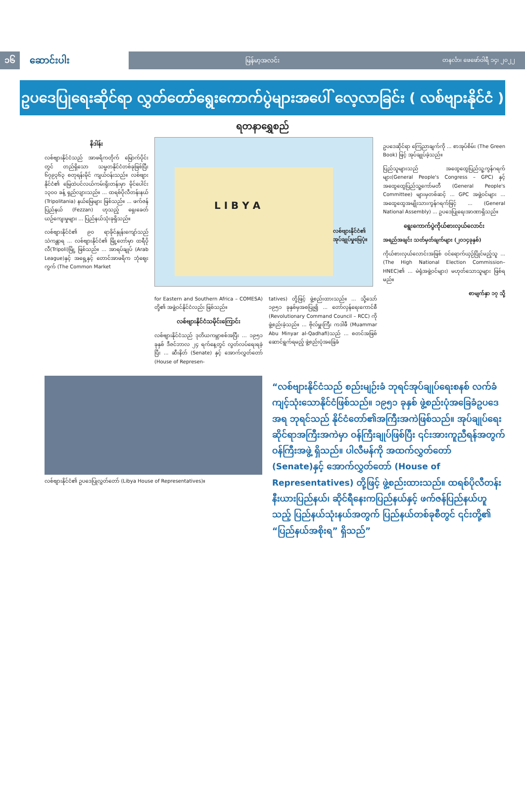၁၆
ဆောင်းပါး
မြန်မာ့အလင်း တနင်္လာ၊ ဖေဖော်ဝါရီ ၁၄၊ ၂၀၂၂
ဥပဒေပြုရေးဆိုင်ရာ လွှတ်တော်ရွေးကောက်ပွဲများအပေါ် လေ့လာခြင်း ( လစ်ဗျားနိုင်ငံ )
ရတနာရွှေစည်
နိဒါန်း
လစ်ဗျားနိုင်ငံသည် အာဖရိကတိုက် မြောက်ပိုင်းတွင် တည်ရှိသော သမ္မတနိုင်ငံတစ်ခုဖြစ်ပြီး ၆၇၉၃၆၃ စတုရန်းမိုင် ကျယ်ဝန်းသည်။ လစ်ဗျားနိုင်ငံ၏ မြေထဲပင်လယ်ကမ်းရိုးတန်းမှာ မိုင်ပေါင်း ၁၃၀၀ ခန့် ရှည်လျားသည်။ ... ထရစ်ပိုလီတန်းနယ် (Tripolitania) နယ်မြေများ ဖြစ်သည်။ ... ဖက်ဇန်ပြည်နယ် (Fezzan) ဟုသည့် ရှေးခေတ်ယဉ်ကျေးမှုများ ... ပြည်နယ်သုံးခုရှိသည်။
လစ်ဗျားနိုင်ငံ၏ ၉၀ ရာခိုင်နှုန်းကျော်သည် သဲကန္တာရ ... လစ်ဗျားနိုင်ငံ၏ မြို့တော်မှာ ထရီပိုလီ(Tripoli)မြို့ ဖြစ်သည်။ ... အာရပ်ချုပ် (Arab League)နှင့် အရှေ့နှင့် တောင်အာဖရိက ဘုံဈေးကွက် (The Common Market
L I B Y A
လစ်ဗျားနိုင်ငံ၏ အုပ်ချုပ်မှုမြေပုံ။
for Eastern and Southern Africa – COMESA) တို့၏ အဖွဲ့ဝင်နိုင်ငံလည်း ဖြစ်သည်။
လစ်ဗျားနိုင်ငံသမိုင်းကြောင်း
လစ်ဗျားနိုင်ငံသည် ဒုတိယကမ္ဘာစစ်အပြီး ... ၁၉၅၁ ခုနှစ် ဒီဇင်ဘာလ ၂၄ ရက်နေ့တွင် လွတ်လပ်ရေးရခဲ့ပြီး ... ဆီးနိတ် (Senate) နှင့် အောက်လွှတ်တော် (House of Represen-
tatives) တို့ဖြင့် ဖွဲ့စည်းထားသည်။ ... သို့သော် ၁၉၅၁ ခုနှစ်မှအစပြု၍ ... တော်လှန်ရေးကောင်စီ (Revolutionary Command Council – RCC) ကို ဖွဲ့စည်းခဲ့သည်။ ... ဗိုလ်မှူးကြီး ကဒါဖီ (Muammar Abu Minyar al-Qadhafi)သည် ... စတင်အဖြစ် ဆောင်ရွက်ရမည့် ဖွဲ့စည်းပုံအခြေခံ
ဥပဒေဆိုင်ရာ ကြေညာချက်ကို ... စာအုပ်စိမ်း (The Green Book) ဖြင့် အုပ်ချုပ်ခဲ့သည်။
ပြည်သူများသည် အထွေထွေပြည်သူ့ကွန်ဂရက်များ(General People's Congress – GPC) နှင့် အထွေထွေပြည်သူ့ကော်မတီ (General People's Committee) များမှတစ်ဆင့် ... GPC အဖွဲ့ဝင်များ ... အထွေထွေအမျိုးသားကွန်ဂရက်ဖြင့် ... (General National Assembly) ... ဥပဒေပြုရေးအာဏာရှိသည်။
ရွေးကောက်ပွဲကိုယ်စားလှယ်လောင်း
အရည်အချင်း သတ်မှတ်ချက်များ (၂၀၁၄ခုနှစ်)
ကိုယ်စားလှယ်လောင်းအဖြစ် ဝင်ရောက်ယှဉ်ပြိုင်မည့်သူ ... (The High National Election Commission– HNEC)၏ ... မဲရုံအဖွဲ့ဝင်များ) မဟုတ်သောသူများ ဖြစ်ရမည်။
စာမျက်နှာ ၁၇ သို့
လစ်ဗျားနိုင်ငံ၏ ဥပဒေပြုလွှတ်တော် (Libya House of Representatives)။
“လစ်ဗျားနိုင်ငံသည် စည်းမျဉ်းခံ ဘုရင်အုပ်ချုပ်ရေးစနစ် လက်ခံကျင့်သုံးသောနိုင်ငံဖြစ်သည်။ ၁၉၅၁ ခုနှစ် ဖွဲ့စည်းပုံအခြေခံဥပဒေအရ ဘုရင်သည် နိုင်ငံတော်၏အကြီးအကဲဖြစ်သည်။ အုပ်ချုပ်ရေးဆိုင်ရာအကြီးအကဲမှာ ဝန်ကြီးချုပ်ဖြစ်ပြီး ၎င်းအားကူညီရန်အတွက် ဝန်ကြီးအဖွဲ့ ရှိသည်။ ပါလီမန်ကို အထက်လွှတ်တော် (Senate)နှင့် အောက်လွှတ်တော် (House of Representatives) တို့ဖြင့် ဖွဲ့စည်းထားသည်။ ထရစ်ပိုလီတန်းနီးယားပြည်နယ်၊ ဆိုင်ရီနေးကပြည်နယ်နှင့် ဖက်ဇန်ပြည်နယ်ဟူသည့် ပြည်နယ်သုံးနယ်အတွက် ပြည်နယ်တစ်ခုစီတွင် ၎င်းတို့၏ “ပြည်နယ်အစိုးရ” ရှိသည်”